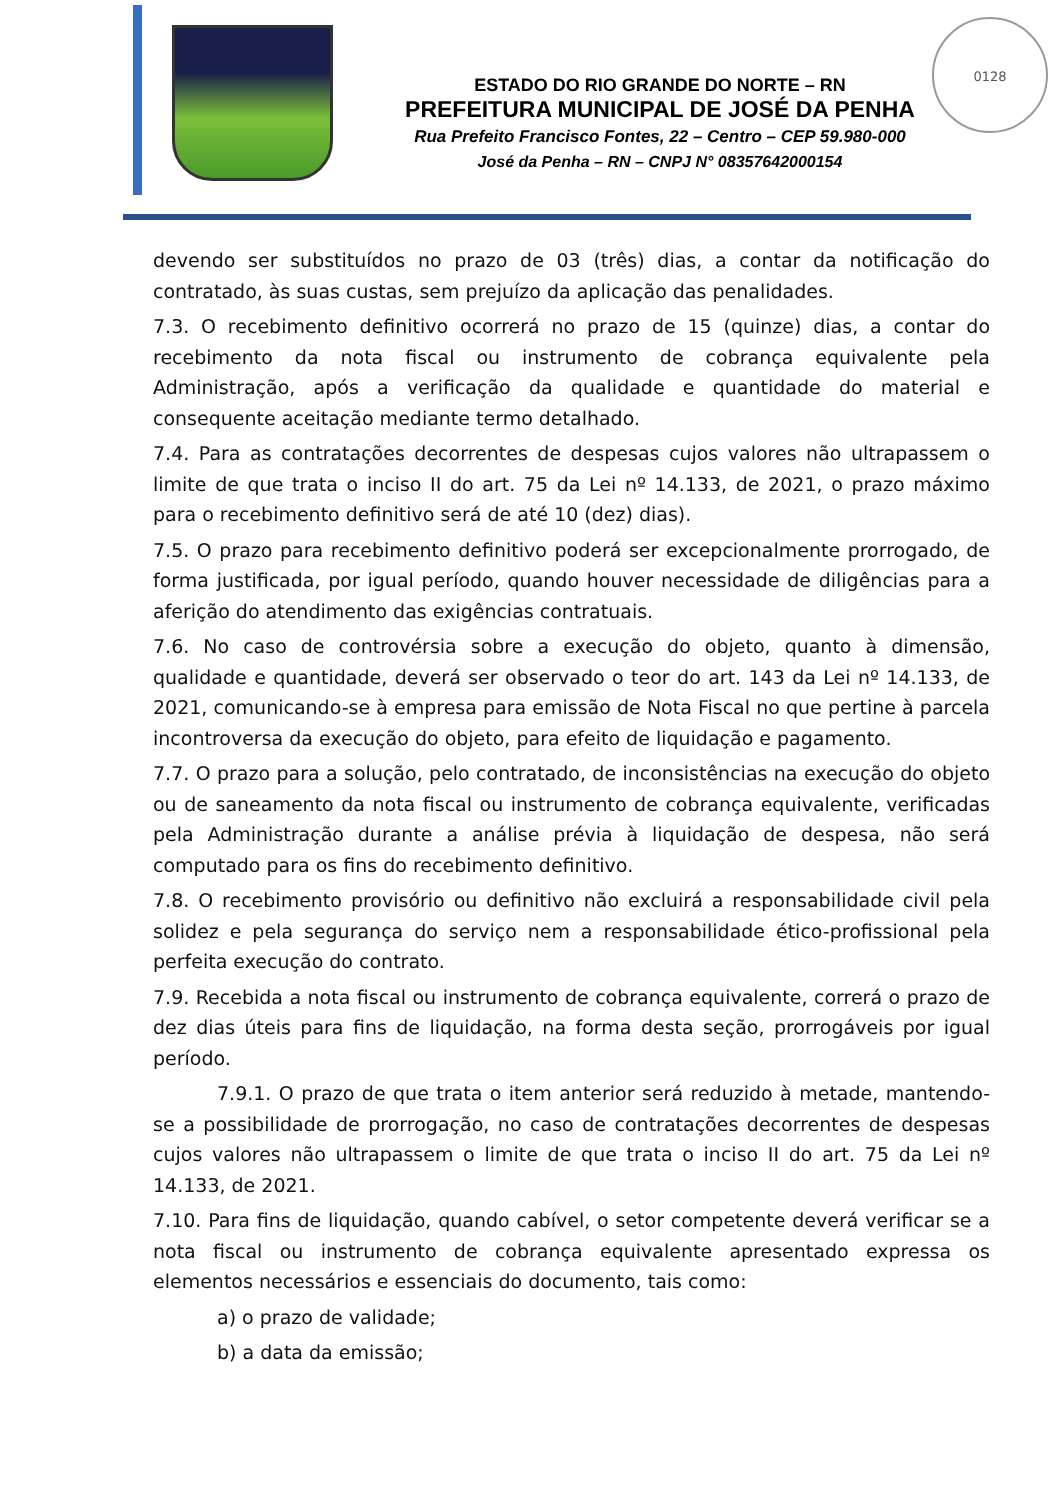0128
ESTADO DO RIO GRANDE DO NORTE – RN
PREFEITURA MUNICIPAL DE JOSÉ DA PENHA
Rua Prefeito Francisco Fontes, 22 – Centro – CEP 59.980-000
José da Penha – RN – CNPJ N° 08357642000154
devendo ser substituídos no prazo de 03 (três) dias, a contar da notificação do contratado, às suas custas, sem prejuízo da aplicação das penalidades.
7.3. O recebimento definitivo ocorrerá no prazo de 15 (quinze) dias, a contar do recebimento da nota fiscal ou instrumento de cobrança equivalente pela Administração, após a verificação da qualidade e quantidade do material e consequente aceitação mediante termo detalhado.
7.4. Para as contratações decorrentes de despesas cujos valores não ultrapassem o limite de que trata o inciso II do art. 75 da Lei nº 14.133, de 2021, o prazo máximo para o recebimento definitivo será de até 10 (dez) dias).
7.5. O prazo para recebimento definitivo poderá ser excepcionalmente prorrogado, de forma justificada, por igual período, quando houver necessidade de diligências para a aferição do atendimento das exigências contratuais.
7.6. No caso de controvérsia sobre a execução do objeto, quanto à dimensão, qualidade e quantidade, deverá ser observado o teor do art. 143 da Lei nº 14.133, de 2021, comunicando-se à empresa para emissão de Nota Fiscal no que pertine à parcela incontroversa da execução do objeto, para efeito de liquidação e pagamento.
7.7. O prazo para a solução, pelo contratado, de inconsistências na execução do objeto ou de saneamento da nota fiscal ou instrumento de cobrança equivalente, verificadas pela Administração durante a análise prévia à liquidação de despesa, não será computado para os fins do recebimento definitivo.
7.8. O recebimento provisório ou definitivo não excluirá a responsabilidade civil pela solidez e pela segurança do serviço nem a responsabilidade ético-profissional pela perfeita execução do contrato.
7.9. Recebida a nota fiscal ou instrumento de cobrança equivalente, correrá o prazo de dez dias úteis para fins de liquidação, na forma desta seção, prorrogáveis por igual período.
7.9.1. O prazo de que trata o item anterior será reduzido à metade, mantendo-se a possibilidade de prorrogação, no caso de contratações decorrentes de despesas cujos valores não ultrapassem o limite de que trata o inciso II do art. 75 da Lei nº 14.133, de 2021.
7.10. Para fins de liquidação, quando cabível, o setor competente deverá verificar se a nota fiscal ou instrumento de cobrança equivalente apresentado expressa os elementos necessários e essenciais do documento, tais como:
a) o prazo de validade;
b) a data da emissão;